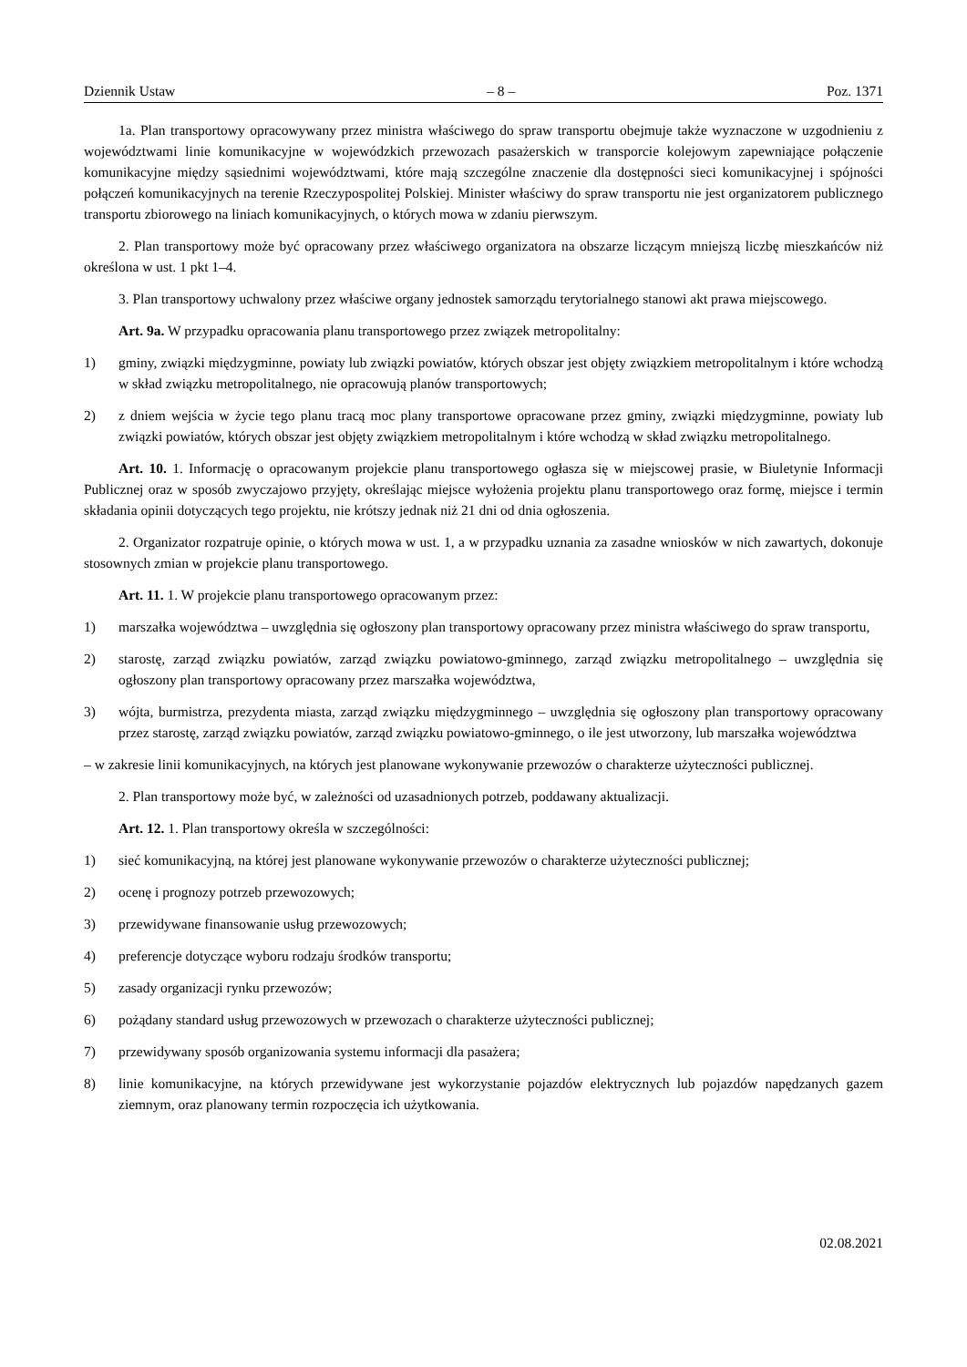Dziennik Ustaw – 8 – Poz. 1371
1a. Plan transportowy opracowywany przez ministra właściwego do spraw transportu obejmuje także wyznaczone w uzgodnieniu z województwami linie komunikacyjne w wojewódzkich przewozach pasażerskich w transporcie kolejowym zapewniające połączenie komunikacyjne między sąsiednimi województwami, które mają szczególne znaczenie dla dostępności sieci komunikacyjnej i spójności połączeń komunikacyjnych na terenie Rzeczypospolitej Polskiej. Minister właściwy do spraw transportu nie jest organizatorem publicznego transportu zbiorowego na liniach komunikacyjnych, o których mowa w zdaniu pierwszym.
2. Plan transportowy może być opracowany przez właściwego organizatora na obszarze liczącym mniejszą liczbę mieszkańców niż określona w ust. 1 pkt 1–4.
3. Plan transportowy uchwalony przez właściwe organy jednostek samorządu terytorialnego stanowi akt prawa miejscowego.
Art. 9a. W przypadku opracowania planu transportowego przez związek metropolitalny:
1) gminy, związki międzygminne, powiaty lub związki powiatów, których obszar jest objęty związkiem metropolitalnym i które wchodzą w skład związku metropolitalnego, nie opracowują planów transportowych;
2) z dniem wejścia w życie tego planu tracą moc plany transportowe opracowane przez gminy, związki międzygminne, powiaty lub związki powiatów, których obszar jest objęty związkiem metropolitalnym i które wchodzą w skład związku metropolitalnego.
Art. 10. 1. Informację o opracowanym projekcie planu transportowego ogłasza się w miejscowej prasie, w Biuletynie Informacji Publicznej oraz w sposób zwyczajowo przyjęty, określając miejsce wyłożenia projektu planu transportowego oraz formę, miejsce i termin składania opinii dotyczących tego projektu, nie krótszy jednak niż 21 dni od dnia ogłoszenia.
2. Organizator rozpatruje opinie, o których mowa w ust. 1, a w przypadku uznania za zasadne wniosków w nich zawartych, dokonuje stosownych zmian w projekcie planu transportowego.
Art. 11. 1. W projekcie planu transportowego opracowanym przez:
1) marszałka województwa – uwzględnia się ogłoszony plan transportowy opracowany przez ministra właściwego do spraw transportu,
2) starostę, zarząd związku powiatów, zarząd związku powiatowo-gminnego, zarząd związku metropolitalnego – uwzględnia się ogłoszony plan transportowy opracowany przez marszałka województwa,
3) wójta, burmistrza, prezydenta miasta, zarząd związku międzygminnego – uwzględnia się ogłoszony plan transportowy opracowany przez starostę, zarząd związku powiatów, zarząd związku powiatowo-gminnego, o ile jest utworzony, lub marszałka województwa
– w zakresie linii komunikacyjnych, na których jest planowane wykonywanie przewozów o charakterze użyteczności publicznej.
2. Plan transportowy może być, w zależności od uzasadnionych potrzeb, poddawany aktualizacji.
Art. 12. 1. Plan transportowy określa w szczególności:
1) sieć komunikacyjną, na której jest planowane wykonywanie przewozów o charakterze użyteczności publicznej;
2) ocenę i prognozy potrzeb przewozowych;
3) przewidywane finansowanie usług przewozowych;
4) preferencje dotyczące wyboru rodzaju środków transportu;
5) zasady organizacji rynku przewozów;
6) pożądany standard usług przewozowych w przewozach o charakterze użyteczności publicznej;
7) przewidywany sposób organizowania systemu informacji dla pasażera;
8) linie komunikacyjne, na których przewidywane jest wykorzystanie pojazdów elektrycznych lub pojazdów napędzanych gazem ziemnym, oraz planowany termin rozpoczęcia ich użytkowania.
02.08.2021